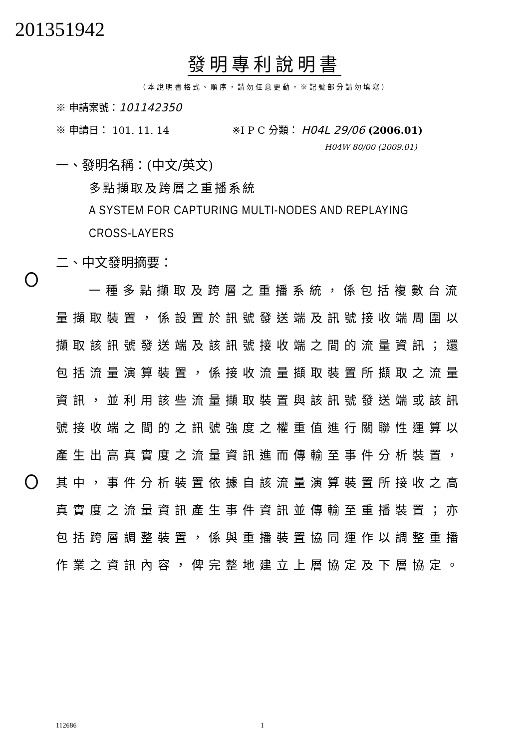201351942
發明專利說明書
（本說明書格式、順序，請勿任意更動，※記號部分請勿填寫）
※ 申請案號：101142350
※ 申請日： 101. 11. 14
※I P C 分類： H04L 29/06 (2006.01)
H04W 80/00 (2009.01)
一、發明名稱：(中文/英文)
多點擷取及跨層之重播系統
A SYSTEM FOR CAPTURING MULTI-NODES AND REPLAYING
CROSS-LAYERS
二、中文發明摘要：
一種多點擷取及跨層之重播系統，係包括複數台流量擷取裝置，係設置於訊號發送端及訊號接收端周圍以擷取該訊號發送端及該訊號接收端之間的流量資訊；還包括流量演算裝置，係接收流量擷取裝置所擷取之流量資訊，並利用該些流量擷取裝置與該訊號發送端或該訊號接收端之間的之訊號強度之權重值進行關聯性運算以產生出高真實度之流量資訊進而傳輸至事件分析裝置，其中，事件分析裝置依據自該流量演算裝置所接收之高真實度之流量資訊產生事件資訊並傳輸至重播裝置；亦包括跨層調整裝置，係與重播裝置協同運作以調整重播作業之資訊內容，俾完整地建立上層協定及下層協定。
112686 1